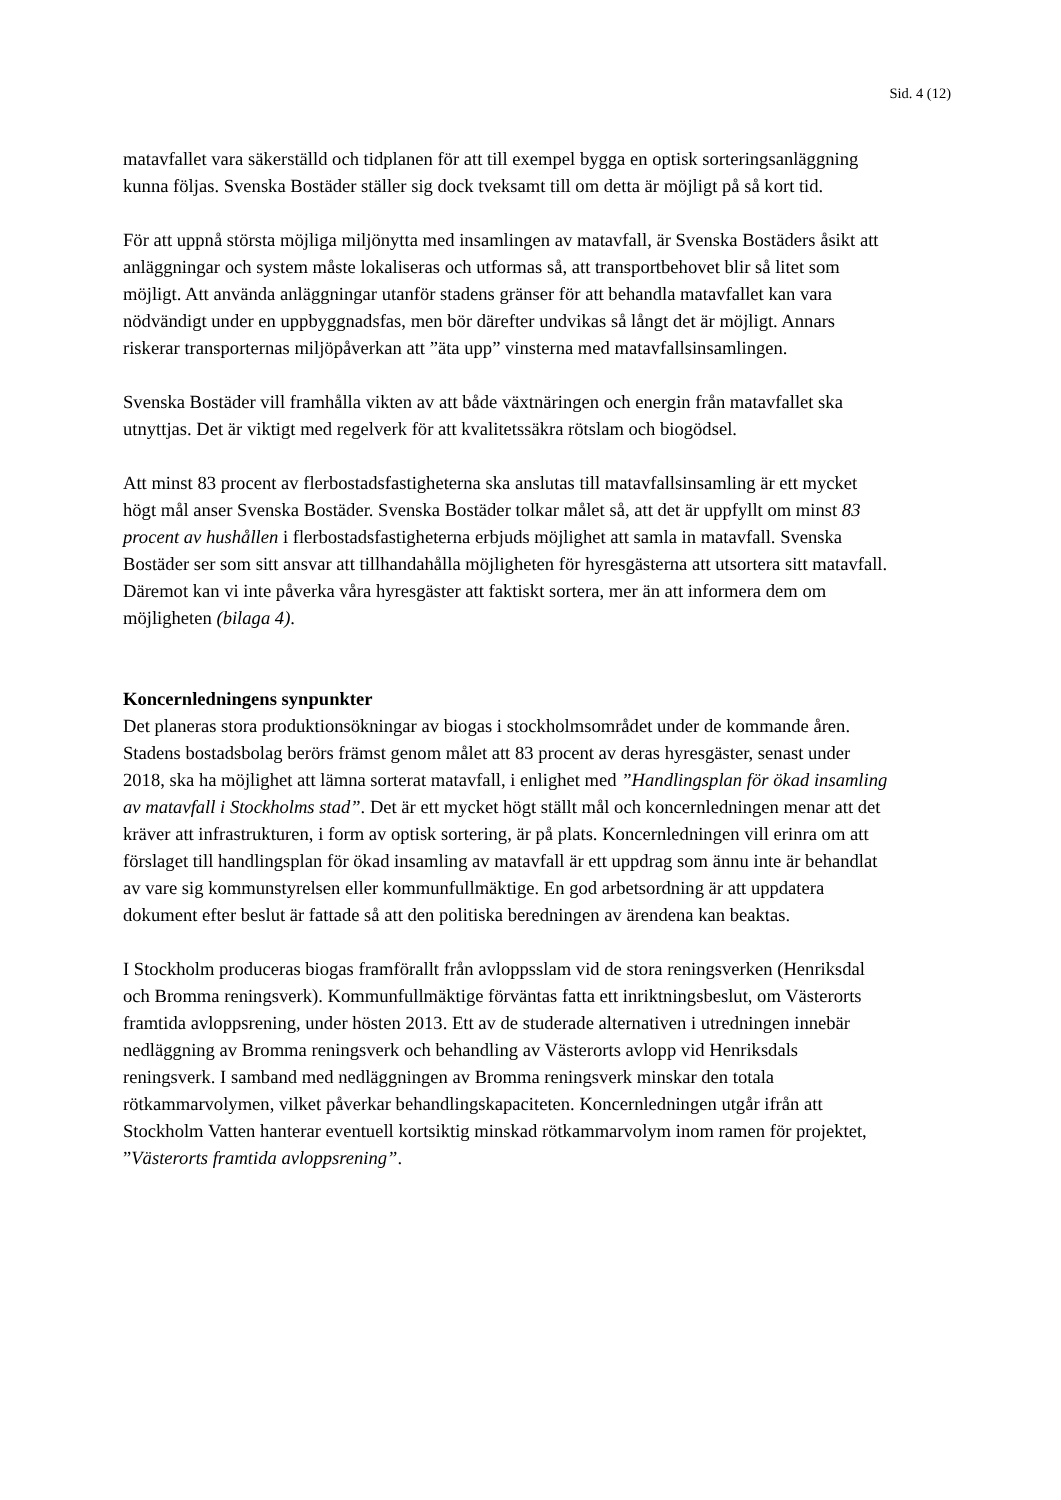Sid. 4 (12)
matavfallet vara säkerställd och tidplanen för att till exempel bygga en optisk sorteringsanläggning kunna följas. Svenska Bostäder ställer sig dock tveksamt till om detta är möjligt på så kort tid.
För att uppnå största möjliga miljönytta med insamlingen av matavfall, är Svenska Bostäders åsikt att anläggningar och system måste lokaliseras och utformas så, att transportbehovet blir så litet som möjligt. Att använda anläggningar utanför stadens gränser för att behandla matavfallet kan vara nödvändigt under en uppbyggnadsfas, men bör därefter undvikas så långt det är möjligt. Annars riskerar transporternas miljöpåverkan att ”äta upp” vinsterna med matavfallsinsamlingen.
Svenska Bostäder vill framhålla vikten av att både växtnäringen och energin från matavfallet ska utnyttjas. Det är viktigt med regelverk för att kvalitetssäkra rötslam och biogödsel.
Att minst 83 procent av flerbostadsfastigheterna ska anslutas till matavfallsinsamling är ett mycket högt mål anser Svenska Bostäder. Svenska Bostäder tolkar målet så, att det är uppfyllt om minst 83 procent av hushållen i flerbostadsfastigheterna erbjuds möjlighet att samla in matavfall. Svenska Bostäder ser som sitt ansvar att tillhandahålla möjligheten för hyresgästerna att utsortera sitt matavfall. Däremot kan vi inte påverka våra hyresgäster att faktiskt sortera, mer än att informera dem om möjligheten (bilaga 4).
Koncernledningens synpunkter
Det planeras stora produktionsökningar av biogas i stockholmsområdet under de kommande åren. Stadens bostadsbolag berörs främst genom målet att 83 procent av deras hyresgäster, senast under 2018, ska ha möjlighet att lämna sorterat matavfall, i enlighet med ”Handlingsplan för ökad insamling av matavfall i Stockholms stad”. Det är ett mycket högt ställt mål och koncernledningen menar att det kräver att infrastrukturen, i form av optisk sortering, är på plats. Koncernledningen vill erinra om att förslaget till handlingsplan för ökad insamling av matavfall är ett uppdrag som ännu inte är behandlat av vare sig kommunstyrelsen eller kommunfullmäktige. En god arbetsordning är att uppdatera dokument efter beslut är fattade så att den politiska beredningen av ärendena kan beaktas.
I Stockholm produceras biogas framförallt från avloppsslam vid de stora reningsverken (Henriksdal och Bromma reningsverk). Kommunfullmäktige förväntas fatta ett inriktningsbeslut, om Västerorts framtida avloppsrening, under hösten 2013. Ett av de studerade alternativen i utredningen innebär nedläggning av Bromma reningsverk och behandling av Västerorts avlopp vid Henriksdals reningsverk. I samband med nedläggningen av Bromma reningsverk minskar den totala rötkammarvolymen, vilket påverkar behandlingskapaciteten. Koncernledningen utgår ifrån att Stockholm Vatten hanterar eventuell kortsiktig minskad rötkammarvolym inom ramen för projektet, ”Västerorts framtida avloppsrening”.